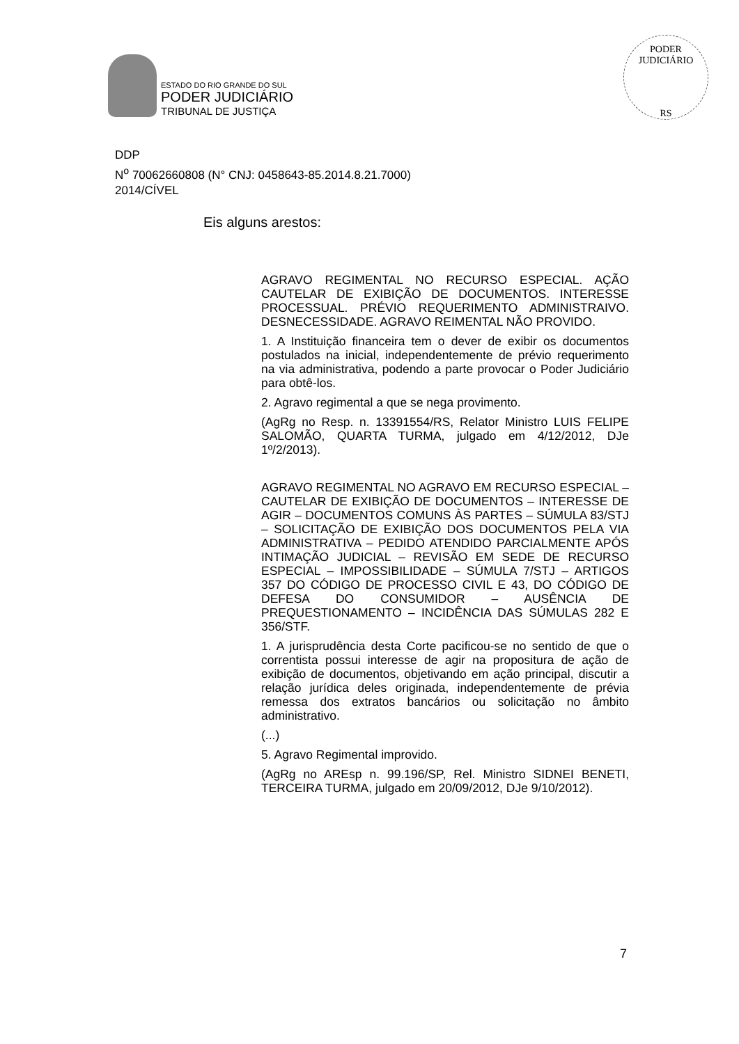ESTADO DO RIO GRANDE DO SUL
PODER JUDICIÁRIO
TRIBUNAL DE JUSTIÇA
PODER JUDICIÁRIO
RS
DDP
N<sup>o</sup> 70062660808 (N° CNJ: 0458643-85.2014.8.21.7000)
2014/CÍVEL
Eis alguns arestos:
AGRAVO REGIMENTAL NO RECURSO ESPECIAL. AÇÃO CAUTELAR DE EXIBIÇÃO DE DOCUMENTOS. INTERESSE PROCESSUAL. PRÉVIO REQUERIMENTO ADMINISTRAIVO. DESNECESSIDADE. AGRAVO REIMENTAL NÃO PROVIDO.
1. A Instituição financeira tem o dever de exibir os documentos postulados na inicial, independentemente de prévio requerimento na via administrativa, podendo a parte provocar o Poder Judiciário para obtê-los.
2. Agravo regimental a que se nega provimento.
(AgRg no Resp. n. 13391554/RS, Relator Ministro LUIS FELIPE SALOMÃO, QUARTA TURMA, julgado em 4/12/2012, DJe 1º/2/2013).
AGRAVO REGIMENTAL NO AGRAVO EM RECURSO ESPECIAL – CAUTELAR DE EXIBIÇÃO DE DOCUMENTOS – INTERESSE DE AGIR – DOCUMENTOS COMUNS ÀS PARTES – SÚMULA 83/STJ – SOLICITAÇÃO DE EXIBIÇÃO DOS DOCUMENTOS PELA VIA ADMINISTRATIVA – PEDIDO ATENDIDO PARCIALMENTE APÓS INTIMAÇÃO JUDICIAL – REVISÃO EM SEDE DE RECURSO ESPECIAL – IMPOSSIBILIDADE – SÚMULA 7/STJ – ARTIGOS 357 DO CÓDIGO DE PROCESSO CIVIL E 43, DO CÓDIGO DE DEFESA DO CONSUMIDOR – AUSÊNCIA DE PREQUESTIONAMENTO – INCIDÊNCIA DAS SÚMULAS 282 E 356/STF.
1. A jurisprudência desta Corte pacificou-se no sentido de que o correntista possui interesse de agir na propositura de ação de exibição de documentos, objetivando em ação principal, discutir a relação jurídica deles originada, independentemente de prévia remessa dos extratos bancários ou solicitação no âmbito administrativo.
(...)
5. Agravo Regimental improvido.
(AgRg no AREsp n. 99.196/SP, Rel. Ministro SIDNEI BENETI, TERCEIRA TURMA, julgado em 20/09/2012, DJe 9/10/2012).
7